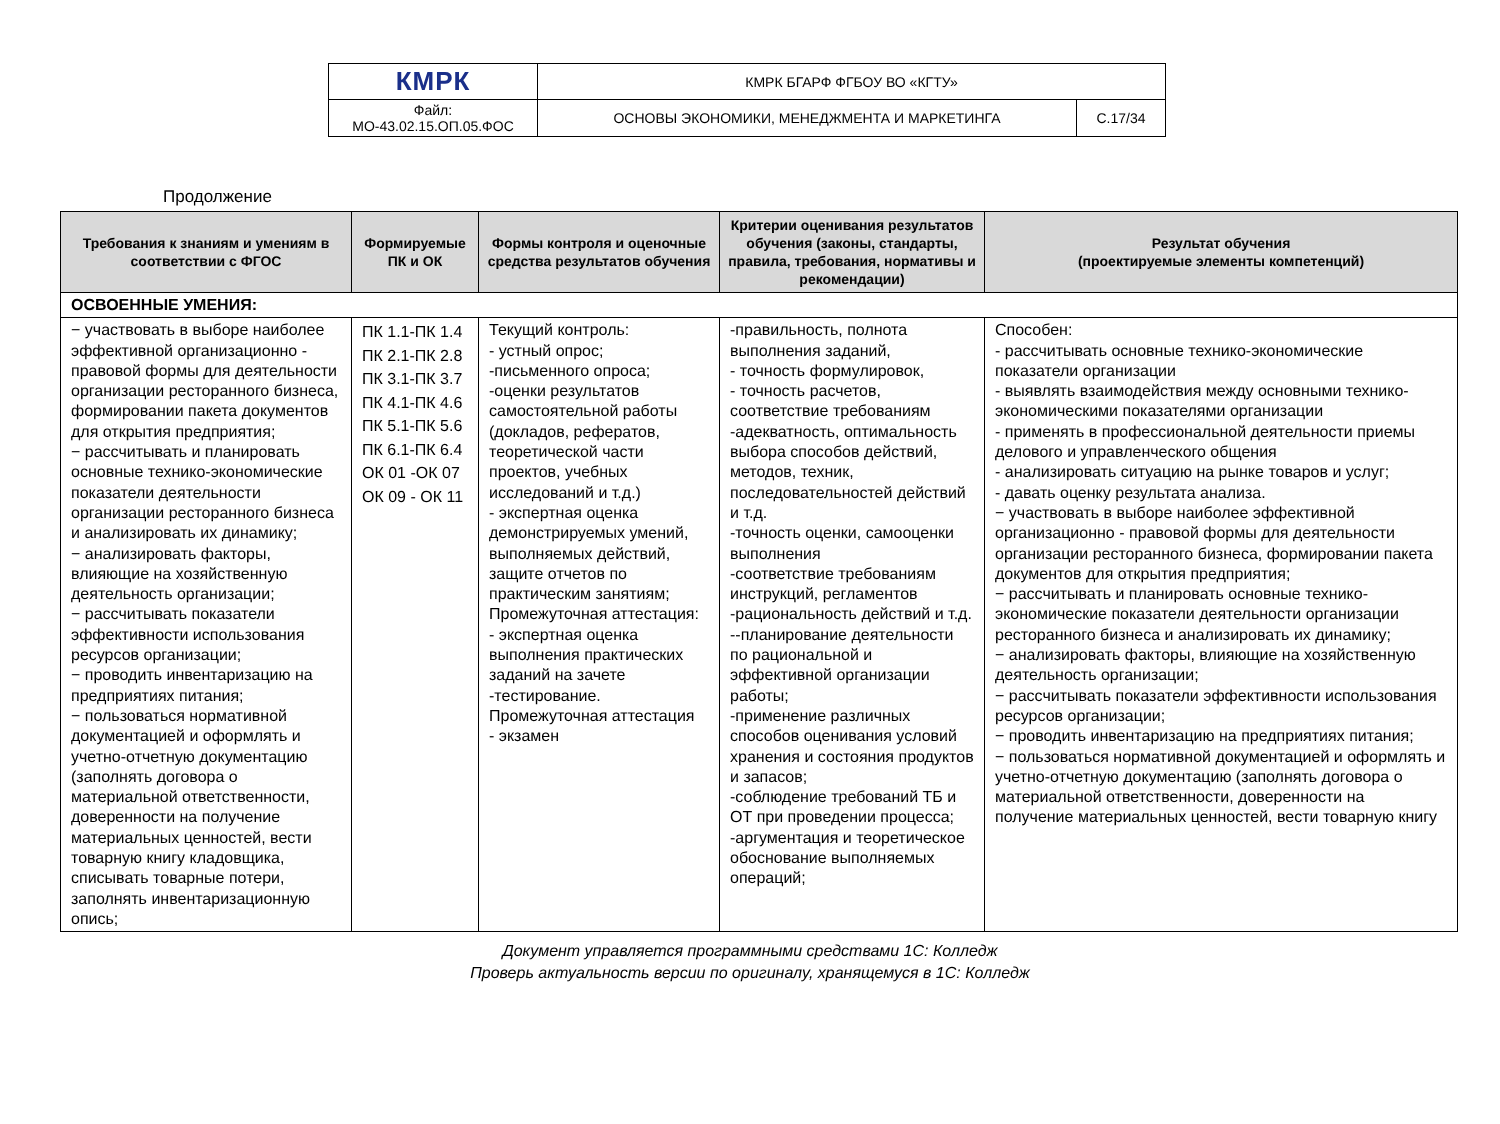| КМРК | КМРК БГАРФ ФГБОУ ВО «КГТУ» | |
| Файл: МО-43.02.15.ОП.05.ФОС | ОСНОВЫ ЭКОНОМИКИ, МЕНЕДЖМЕНТА И МАРКЕТИНГА | С.17/34 |
Продолжение
| Требования к знаниям и умениям в соответствии с ФГОС | Формируемые ПК и ОК | Формы контроля и оценочные средства результатов обучения | Критерии оценивания результатов обучения (законы, стандарты, правила, требования, нормативы и рекомендации) | Результат обучения (проектируемые элементы компетенций) |
| --- | --- | --- | --- | --- |
| ОСВОЕННЫЕ УМЕНИЯ: | | | | |
| − участвовать в выборе наиболее эффективной организационно - правовой формы для деятельности организации ресторанного бизнеса, формировании пакета документов для открытия предприятия; − рассчитывать и планировать основные технико-экономические показатели деятельности организации ресторанного бизнеса и анализировать их динамику; − анализировать факторы, влияющие на хозяйственную деятельность организации; − рассчитывать показатели эффективности использования ресурсов организации; − проводить инвентаризацию на предприятиях питания; − пользоваться нормативной документацией и оформлять и учетно-отчетную документацию (заполнять договора о материальной ответственности, доверенности на получение материальных ценностей, вести товарную книгу кладовщика, списывать товарные потери, заполнять инвентаризационную опись; | ПК 1.1-ПК 1.4 ПК 2.1-ПК 2.8 ПК 3.1-ПК 3.7 ПК 4.1-ПК 4.6 ПК 5.1-ПК 5.6 ПК 6.1-ПК 6.4 ОК 01 -ОК 07 ОК 09 - ОК 11 | Текущий контроль: - устный опрос; -письменного опроса; -оценки результатов самостоятельной работы (докладов, рефератов, теоретической части проектов, учебных исследований и т.д.) - экспертная оценка демонстрируемых умений, выполняемых действий, защите отчетов по практическим занятиям; Промежуточная аттестация: - экспертная оценка выполнения практических заданий на зачете -тестирование. Промежуточная аттестация - экзамен | -правильность, полнота выполнения заданий, - точность формулировок, - точность расчетов, соответствие требованиям -адекватность, оптимальность выбора способов действий, методов, техник, последовательностей действий и т.д. -точность оценки, самооценки выполнения -соответствие требованиям инструкций, регламентов -рациональность действий и т.д. --планирование деятельности по рациональной и эффективной организации работы; -применение различных способов оценивания условий хранения и состояния продуктов и запасов; -соблюдение требований ТБ и ОТ при проведении процесса; -аргументация и теоретическое обоснование выполняемых операций; | Способен: - рассчитывать основные технико-экономические показатели организации - выявлять взаимодействия между основными технико-экономическими показателями организации - применять в профессиональной деятельности приемы делового и управленческого общения - анализировать ситуацию на рынке товаров и услуг; - давать оценку результата анализа. − участвовать в выборе наиболее эффективной организационно - правовой формы для деятельности организации ресторанного бизнеса, формировании пакета документов для открытия предприятия; − рассчитывать и планировать основные технико-экономические показатели деятельности организации ресторанного бизнеса и анализировать их динамику; − анализировать факторы, влияющие на хозяйственную деятельность организации; − рассчитывать показатели эффективности использования ресурсов организации; − проводить инвентаризацию на предприятиях питания; − пользоваться нормативной документацией и оформлять и учетно-отчетную документацию (заполнять договора о материальной ответственности, доверенности на получение материальных ценностей, вести товарную книгу |
Документ управляется программными средствами 1С: Колледж
Проверь актуальность версии по оригиналу, хранящемуся в 1С: Колледж